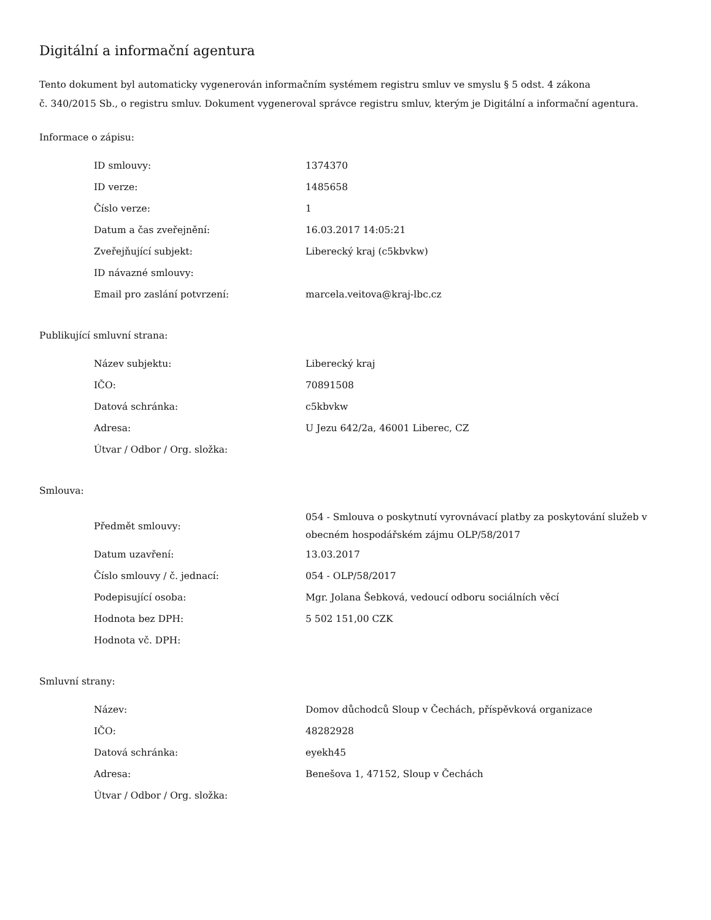Digitální a informační agentura
Tento dokument byl automaticky vygenerován informačním systémem registru smluv ve smyslu § 5 odst. 4 zákona
č. 340/2015 Sb., o registru smluv. Dokument vygeneroval správce registru smluv, kterým je Digitální a informační agentura.
Informace o zápisu:
| ID smlouvy: | 1374370 |
| ID verze: | 1485658 |
| Číslo verze: | 1 |
| Datum a čas zveřejnění: | 16.03.2017 14:05:21 |
| Zveřejňující subjekt: | Liberecký kraj (c5kbvkw) |
| ID návazné smlouvy: | |
| Email pro zaslání potvrzení: | marcela.veitova@kraj-lbc.cz |
Publikující smluvní strana:
| Název subjektu: | Liberecký kraj |
| IČO: | 70891508 |
| Datová schránka: | c5kbvkw |
| Adresa: | U Jezu 642/2a, 46001 Liberec, CZ |
| Útvar / Odbor / Org. složka: | |
Smlouva:
| Předmět smlouvy: | 054 - Smlouva o poskytnutí vyrovnávací platby za poskytování služeb v obecném hospodářském zájmu OLP/58/2017 |
| Datum uzavření: | 13.03.2017 |
| Číslo smlouvy / č. jednací: | 054 - OLP/58/2017 |
| Podepisující osoba: | Mgr. Jolana Šebková, vedoucí odboru sociálních věcí |
| Hodnota bez DPH: | 5 502 151,00 CZK |
| Hodnota vč. DPH: | |
Smluvní strany:
| Název: | Domov důchodců Sloup v Čechách, příspěvková organizace |
| IČO: | 48282928 |
| Datová schránka: | eyekh45 |
| Adresa: | Benešova 1, 47152, Sloup v Čechách |
| Útvar / Odbor / Org. složka: | |